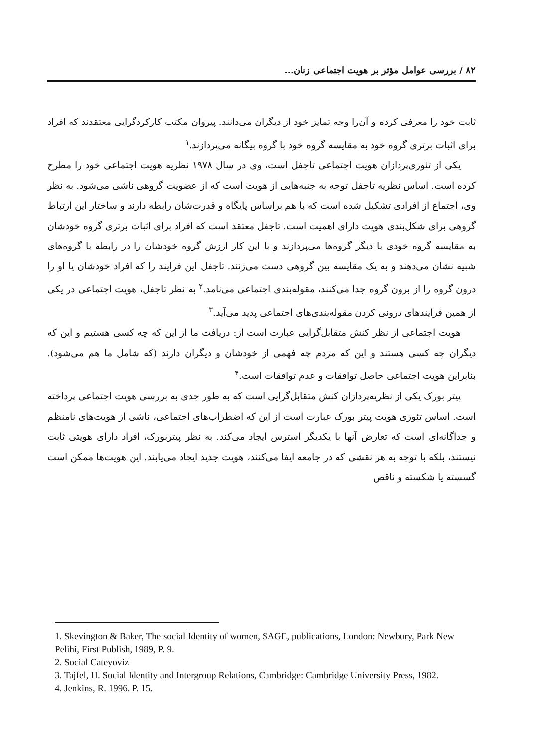۸۲ / بررسی عوامل مؤثر بر هویت اجتماعی زنان...
ثابت خود را معرفی کرده و آن‌را وجه تمایز خود از دیگران می‌دانند. پیروان مکتب کارکردگرایی معتقدند که افراد برای اثبات برتری گروه خود به مقایسه گروه خود با گروه بیگانه می‌پردازند.<sup>۱</sup>
یکی از تئوری‌پردازان هویت اجتماعی تاجفل است، وی در سال ۱۹۷۸ نظریه هویت اجتماعی خود را مطرح کرده است. اساس نظریه تاجفل توجه به جنبه‌هایی از هویت است که از عضویت گروهی ناشی می‌شود. به نظر وی، اجتماع از افرادی تشکیل شده است که با هم براساس پایگاه و قدرت‌شان رابطه دارند و ساختار این ارتباط گروهی برای شکل‌بندی هویت دارای اهمیت است. تاجفل معتقد است که افراد برای اثبات برتری گروه خودشان به مقایسه گروه خودی با دیگر گروه‌ها می‌پردازند و با این کار ارزش گروه خودشان را در رابطه با گروه‌های شبیه نشان می‌دهند و به یک مقایسه بین گروهی دست می‌زنند. تاجفل این فرایند را که افراد خودشان یا او را درون گروه را از برون گروه جدا می‌کنند، مقوله‌بندی اجتماعی می‌نامد.<sup>۲</sup> به نظر تاجفل، هویت اجتماعی در یکی از همین فرایندهای درونی کردن مقوله‌بندی‌های اجتماعی پدید می‌آید.<sup>۳</sup>
هویت اجتماعی از نظر کنش متقابل‌گرایی عبارت است از: دریافت ما از این که چه کسی هستیم و این که دیگران چه کسی هستند و این که مردم چه فهمی از خودشان و دیگران دارند (که شامل ما هم می‌شود). بنابراین هویت اجتماعی حاصل توافقات و عدم توافقات است.<sup>۴</sup>
پیتر بورک یکی از نظریه‌پردازان کنش متقابل‌گرایی است که به طور جدی به بررسی هویت اجتماعی پرداخته است. اساس تئوری هویت پیتر بورک عبارت است از این که اضطراب‌های اجتماعی، ناشی از هویت‌های نامنظم و جداگانه‌ای است که تعارض آنها با یکدیگر استرس ایجاد می‌کند. به نظر پیتربورک، افراد دارای هویتی ثابت نیستند، بلکه با توجه به هر نقشی که در جامعه ایفا می‌کنند، هویت جدید ایجاد می‌یابند. این هویت‌ها ممکن است گسسته یا شکسته و ناقص
1. Skevington & Baker, The social Identity of women, SAGE, publications, London: Newbury, Park New Pelihi, First Publish, 1989, P. 9.
2. Social Cateyoviz
3. Tajfel, H. Social Identity and Intergroup Relations, Cambridge: Cambridge University Press, 1982.
4. Jenkins, R. 1996. P. 15.